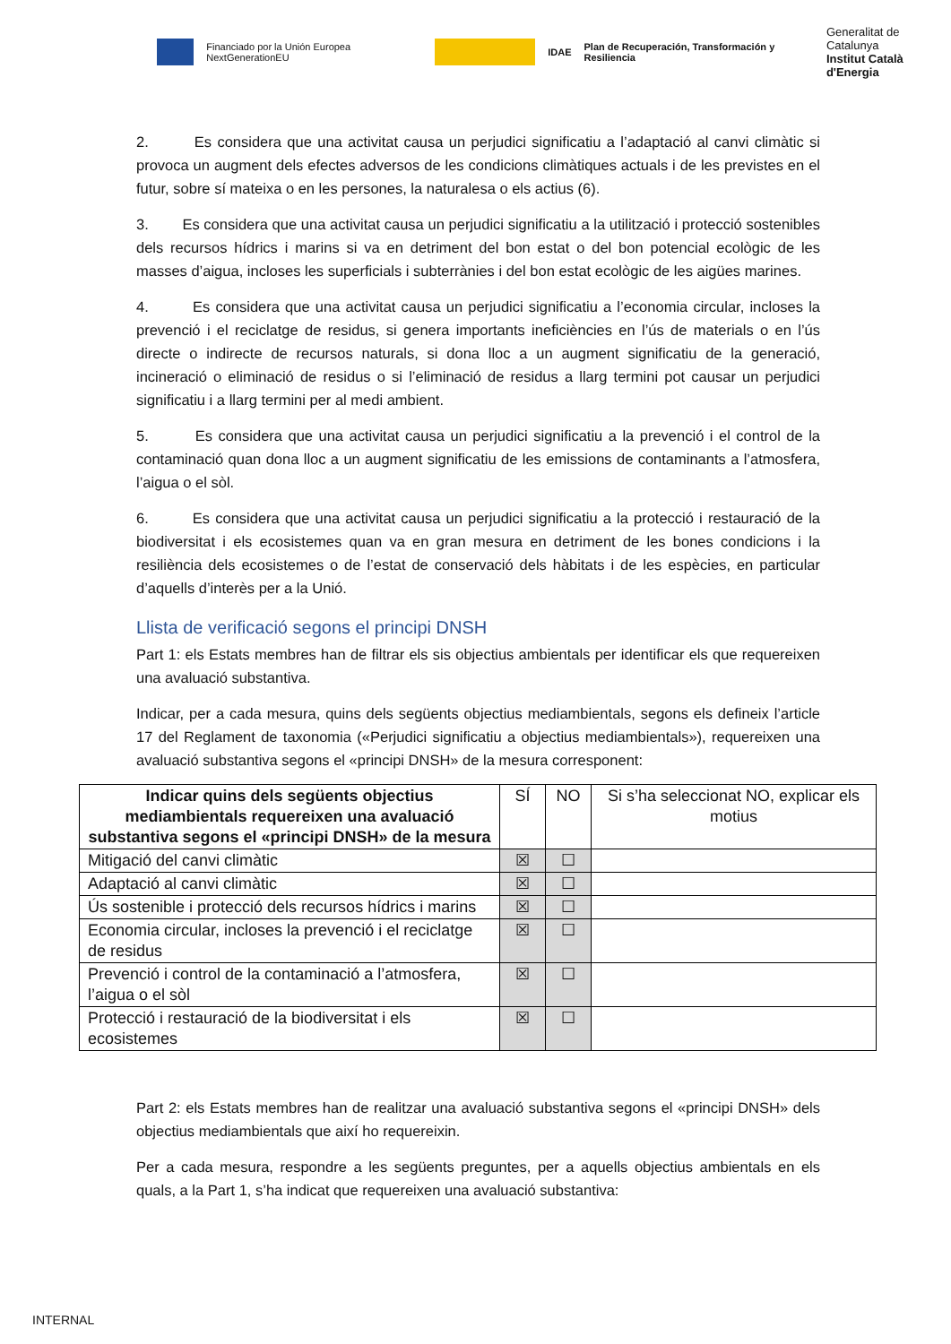Financiado por la Unión Europea NextGenerationEU
IDAE Plan de Recuperación, Transformación y Resiliencia Generalitat de Catalunya
Institut Català d'Energia
2. Es considera que una activitat causa un perjudici significatiu a l’adaptació al canvi climàtic si provoca un augment dels efectes adversos de les condicions climàtiques actuals i de les previstes en el futur, sobre sí mateixa o en les persones, la naturalesa o els actius (6).
3. Es considera que una activitat causa un perjudici significatiu a la utilització i protecció sostenibles dels recursos hídrics i marins si va en detriment del bon estat o del bon potencial ecològic de les masses d’aigua, incloses les superficials i subterrànies i del bon estat ecològic de les aigües marines.
4. Es considera que una activitat causa un perjudici significatiu a l’economia circular, incloses la prevenció i el reciclatge de residus, si genera importants ineficiències en l’ús de materials o en l’ús directe o indirecte de recursos naturals, si dona lloc a un augment significatiu de la generació, incineració o eliminació de residus o si l’eliminació de residus a llarg termini pot causar un perjudici significatiu i a llarg termini per al medi ambient.
5. Es considera que una activitat causa un perjudici significatiu a la prevenció i el control de la contaminació quan dona lloc a un augment significatiu de les emissions de contaminants a l’atmosfera, l’aigua o el sòl.
6. Es considera que una activitat causa un perjudici significatiu a la protecció i restauració de la biodiversitat i els ecosistemes quan va en gran mesura en detriment de les bones condicions i la resiliència dels ecosistemes o de l’estat de conservació dels hàbitats i de les espècies, en particular d’aquells d’interès per a la Unió.
Llista de verificació segons el principi DNSH
Part 1: els Estats membres han de filtrar els sis objectius ambientals per identificar els que requereixen una avaluació substantiva.
Indicar, per a cada mesura, quins dels següents objectius mediambientals, segons els defineix l’article 17 del Reglament de taxonomia («Perjudici significatiu a objectius mediambientals»), requereixen una avaluació substantiva segons el «principi DNSH» de la mesura corresponent:
| Indicar quins dels següents objectius mediambientals requereixen una avaluació substantiva segons el «principi DNSH» de la mesura | SÍ | NO | Si s’ha seleccionat NO, explicar els motius |
| --- | --- | --- | --- |
| Mitigació del canvi climàtic | ☒ | ☐ | |
| Adaptació al canvi climàtic | ☒ | ☐ | |
| Ús sostenible i protecció dels recursos hídrics i marins | ☒ | ☐ | |
| Economia circular, incloses la prevenció i el reciclatge de residus | ☒ | ☐ | |
| Prevenció i control de la contaminació a l’atmosfera, l’aigua o el sòl | ☒ | ☐ | |
| Protecció i restauració de la biodiversitat i els ecosistemes | ☒ | ☐ | |
Part 2: els Estats membres han de realitzar una avaluació substantiva segons el «principi DNSH» dels objectius mediambientals que així ho requereixin.
Per a cada mesura, respondre a les següents preguntes, per a aquells objectius ambientals en els quals, a la Part 1, s’ha indicat que requereixen una avaluació substantiva:
INTERNAL